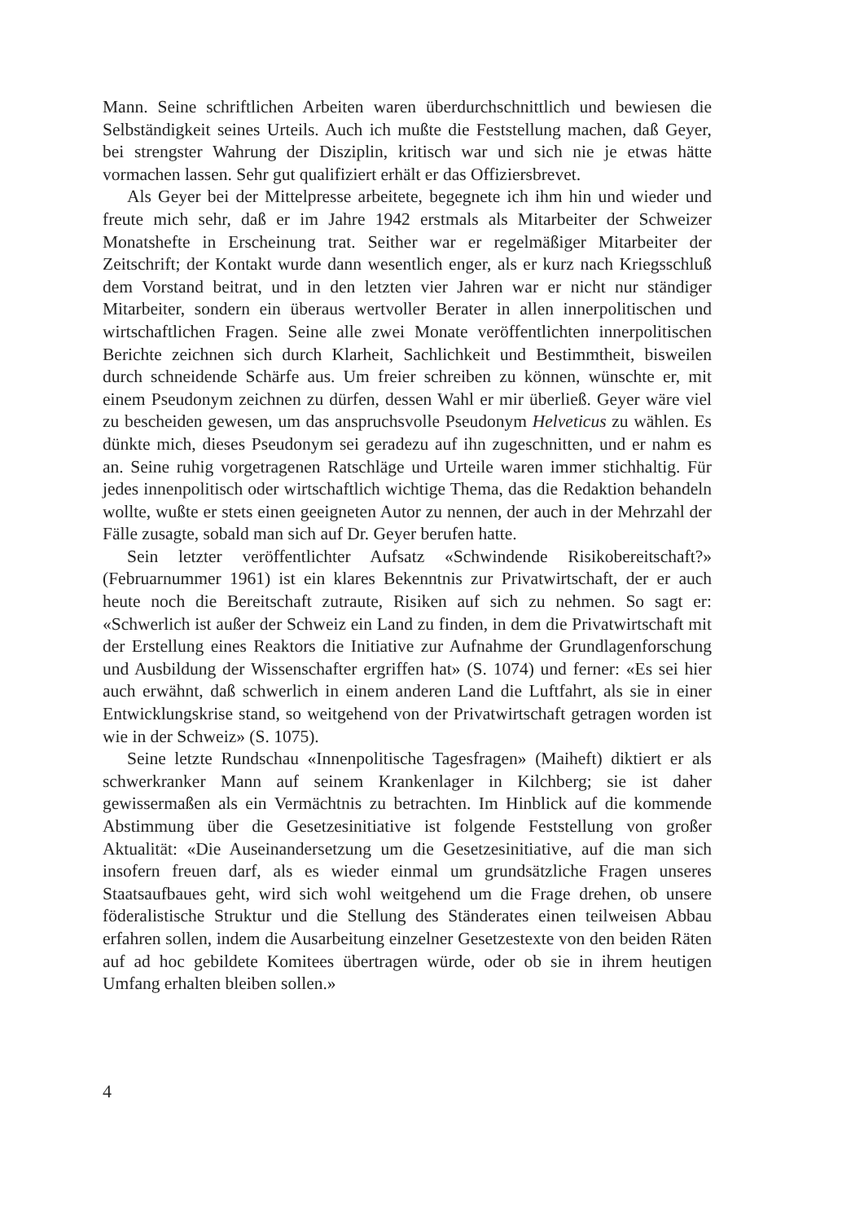Mann. Seine schriftlichen Arbeiten waren überdurchschnittlich und bewiesen die Selbständigkeit seines Urteils. Auch ich mußte die Feststellung machen, daß Geyer, bei strengster Wahrung der Disziplin, kritisch war und sich nie je etwas hätte vormachen lassen. Sehr gut qualifiziert erhält er das Offiziersbrevet.
Als Geyer bei der Mittelpresse arbeitete, begegnete ich ihm hin und wieder und freute mich sehr, daß er im Jahre 1942 erstmals als Mitarbeiter der Schweizer Monatshefte in Erscheinung trat. Seither war er regelmäßiger Mitarbeiter der Zeitschrift; der Kontakt wurde dann wesentlich enger, als er kurz nach Kriegsschluß dem Vorstand beitrat, und in den letzten vier Jahren war er nicht nur ständiger Mitarbeiter, sondern ein überaus wertvoller Berater in allen innerpolitischen und wirtschaftlichen Fragen. Seine alle zwei Monate veröffentlichten innerpolitischen Berichte zeichnen sich durch Klarheit, Sachlichkeit und Bestimmtheit, bisweilen durch schneidende Schärfe aus. Um freier schreiben zu können, wünschte er, mit einem Pseudonym zeichnen zu dürfen, dessen Wahl er mir überließ. Geyer wäre viel zu bescheiden gewesen, um das anspruchsvolle Pseudonym Helveticus zu wählen. Es dünkte mich, dieses Pseudonym sei geradezu auf ihn zugeschnitten, und er nahm es an. Seine ruhig vorgetragenen Ratschläge und Urteile waren immer stichhaltig. Für jedes innenpolitisch oder wirtschaftlich wichtige Thema, das die Redaktion behandeln wollte, wußte er stets einen geeigneten Autor zu nennen, der auch in der Mehrzahl der Fälle zusagte, sobald man sich auf Dr. Geyer berufen hatte.
Sein letzter veröffentlichter Aufsatz «Schwindende Risikobereitschaft?» (Februarnummer 1961) ist ein klares Bekenntnis zur Privatwirtschaft, der er auch heute noch die Bereitschaft zutraute, Risiken auf sich zu nehmen. So sagt er: «Schwerlich ist außer der Schweiz ein Land zu finden, in dem die Privatwirtschaft mit der Erstellung eines Reaktors die Initiative zur Aufnahme der Grundlagenforschung und Ausbildung der Wissenschafter ergriffen hat» (S. 1074) und ferner: «Es sei hier auch erwähnt, daß schwerlich in einem anderen Land die Luftfahrt, als sie in einer Entwicklungskrise stand, so weitgehend von der Privatwirtschaft getragen worden ist wie in der Schweiz» (S. 1075).
Seine letzte Rundschau «Innenpolitische Tagesfragen» (Maiheft) diktiert er als schwerkranker Mann auf seinem Krankenlager in Kilchberg; sie ist daher gewissermaßen als ein Vermächtnis zu betrachten. Im Hinblick auf die kommende Abstimmung über die Gesetzesinitiative ist folgende Feststellung von großer Aktualität: «Die Auseinandersetzung um die Gesetzesinitiative, auf die man sich insofern freuen darf, als es wieder einmal um grundsätzliche Fragen unseres Staatsaufbaues geht, wird sich wohl weitgehend um die Frage drehen, ob unsere föderalistische Struktur und die Stellung des Ständerates einen teilweisen Abbau erfahren sollen, indem die Ausarbeitung einzelner Gesetzestexte von den beiden Räten auf ad hoc gebildete Komitees übertragen würde, oder ob sie in ihrem heutigen Umfang erhalten bleiben sollen.»
4